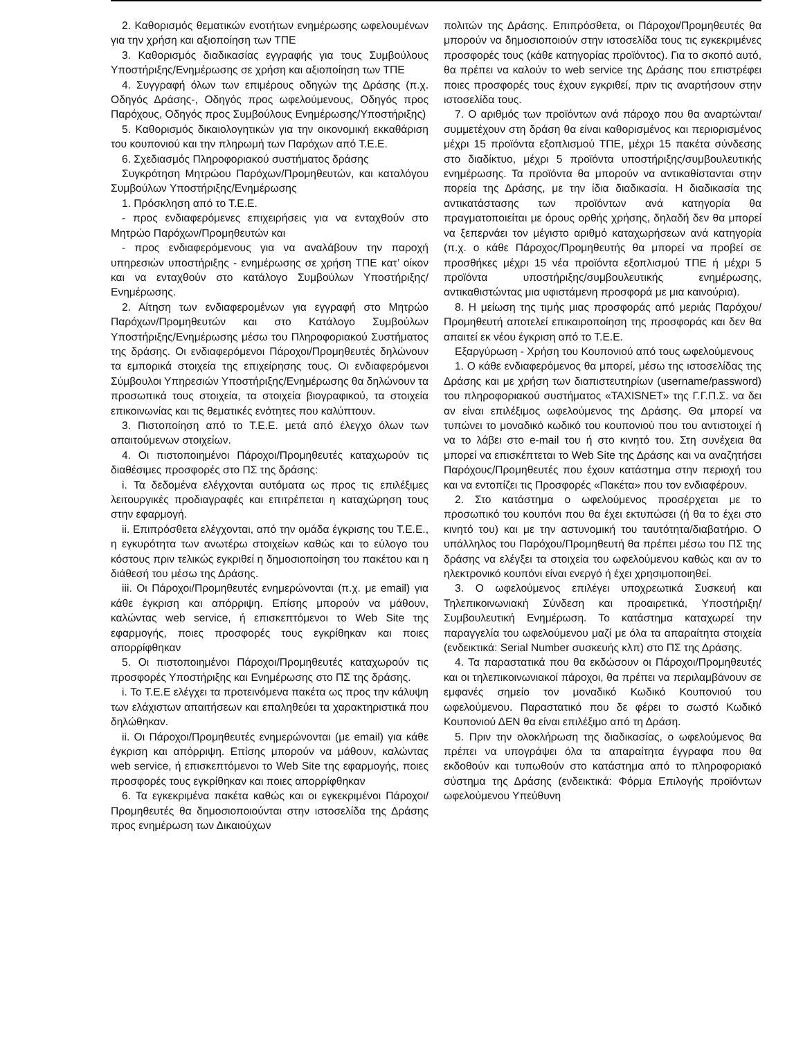2. Καθορισμός θεματικών ενοτήτων ενημέρωσης ωφελουμένων για την χρήση και αξιοποίηση των ΤΠΕ
3. Καθορισμός διαδικασίας εγγραφής για τους Συμβούλους Υποστήριξης/Ενημέρωσης σε χρήση και αξιοποίηση των ΤΠΕ
4. Συγγραφή όλων των επιμέρους οδηγών της Δράσης (π.χ. Οδηγός Δράσης-, Οδηγός προς ωφελούμενους, Οδηγός προς Παρόχους, Οδηγός προς Συμβούλους Ενημέρωσης/Υποστήριξης)
5. Καθορισμός δικαιολογητικών για την οικονομική εκκαθάριση του κουπονιού και την πληρωμή των Παρόχων από Τ.Ε.Ε.
6. Σχεδιασμός Πληροφοριακού συστήματος δράσης
Συγκρότηση Μητρώου Παρόχων/Προμηθευτών, και καταλόγου Συμβούλων Υποστήριξης/Ενημέρωσης
1. Πρόσκληση από το Τ.Ε.Ε.
- προς ενδιαφερόμενες επιχειρήσεις για να ενταχθούν στο Μητρώο Παρόχων/Προμηθευτών και
- προς ενδιαφερόμενους για να αναλάβουν την παροχή υπηρεσιών υποστήριξης - ενημέρωσης σε χρήση ΤΠΕ κατ’ οίκον και να ενταχθούν στο κατάλογο Συμβούλων Υποστήριξης/Ενημέρωσης.
2. Αίτηση των ενδιαφερομένων για εγγραφή στο Μητρώο Παρόχων/Προμηθευτών και στο Κατάλογο Συμβούλων Υποστήριξης/Ενημέρωσης μέσω του Πληροφοριακού Συστήματος της δράσης. Οι ενδιαφερόμενοι Πάροχοι/Προμηθευτές δηλώνουν τα εμπορικά στοιχεία της επιχείρησης τους. Οι ενδιαφερόμενοι Σύμβουλοι Υπηρεσιών Υποστήριξης/Ενημέρωσης θα δηλώνουν τα προσωπικά τους στοιχεία, τα στοιχεία βιογραφικού, τα στοιχεία επικοινωνίας και τις θεματικές ενότητες που καλύπτουν.
3. Πιστοποίηση από το Τ.Ε.Ε. μετά από έλεγχο όλων των απαιτούμενων στοιχείων.
4. Οι πιστοποιημένοι Πάροχοι/Προμηθευτές καταχωρούν τις διαθέσιμες προσφορές στο ΠΣ της δράσης:
i. Τα δεδομένα ελέγχονται αυτόματα ως προς τις επιλέξιμες λειτουργικές προδιαγραφές και επιτρέπεται η καταχώρηση τους στην εφαρμογή.
ii. Επιπρόσθετα ελέγχονται, από την ομάδα έγκρισης του Τ.Ε.Ε., η εγκυρότητα των ανωτέρω στοιχείων καθώς και το εύλογο του κόστους πριν τελικώς εγκριθεί η δημοσιοποίηση του πακέτου και η διάθεσή του μέσω της Δράσης.
iii. Οι Πάροχοι/Προμηθευτές ενημερώνονται (π.χ. με email) για κάθε έγκριση και απόρριψη. Επίσης μπορούν να μάθουν, καλώντας web service, ή επισκεπτόμενοι το Web Site της εφαρμογής, ποιες προσφορές τους εγκρίθηκαν και ποιες απορρίφθηκαν
5. Οι πιστοποιημένοι Πάροχοι/Προμηθευτές καταχωρούν τις προσφορές Υποστήριξης και Ενημέρωσης στο ΠΣ της δράσης.
i. Το Τ.Ε.Ε ελέγχει τα προτεινόμενα πακέτα ως προς την κάλυψη των ελάχιστων απαιτήσεων και επαληθεύει τα χαρακτηριστικά που δηλώθηκαν.
ii. Οι Πάροχοι/Προμηθευτές ενημερώνονται (με email) για κάθε έγκριση και απόρριψη. Επίσης μπορούν να μάθουν, καλώντας web service, ή επισκεπτόμενοι το Web Site της εφαρμογής, ποιες προσφορές τους εγκρίθηκαν και ποιες απορρίφθηκαν
6. Τα εγκεκριμένα πακέτα καθώς και οι εγκεκριμένοι Πάροχοι/Προμηθευτές θα δημοσιοποιούνται στην ιστοσελίδα της Δράσης προς ενημέρωση των Δικαιούχων
πολιτών της Δράσης. Επιπρόσθετα, οι Πάροχοι/Προμηθευτές θα μπορούν να δημοσιοποιούν στην ιστοσελίδα τους τις εγκεκριμένες προσφορές τους (κάθε κατηγορίας προϊόντος). Για το σκοπό αυτό, θα πρέπει να καλούν το web service της Δράσης που επιστρέφει ποιες προσφορές τους έχουν εγκριθεί, πριν τις αναρτήσουν στην ιστοσελίδα τους.
7. Ο αριθμός των προϊόντων ανά πάροχο που θα αναρτώνται/συμμετέχουν στη δράση θα είναι καθορισμένος και περιορισμένος μέχρι 15 προϊόντα εξοπλισμού ΤΠΕ, μέχρι 15 πακέτα σύνδεσης στο διαδίκτυο, μέχρι 5 προϊόντα υποστήριξης/συμβουλευτικής ενημέρωσης. Τα προϊόντα θα μπορούν να αντικαθίστανται στην πορεία της Δράσης, με την ίδια διαδικασία. Η διαδικασία της αντικατάστασης των προϊόντων ανά κατηγορία θα πραγματοποιείται με όρους ορθής χρήσης, δηλαδή δεν θα μπορεί να ξεπερνάει τον μέγιστο αριθμό καταχωρήσεων ανά κατηγορία (π.χ. ο κάθε Πάροχος/Προμηθευτής θα μπορεί να προβεί σε προσθήκες μέχρι 15 νέα προϊόντα εξοπλισμού ΤΠΕ ή μέχρι 5 προϊόντα υποστήριξης/συμβουλευτικής ενημέρωσης, αντικαθιστώντας μια υφιστάμενη προσφορά με μια καινούρια).
8. Η μείωση της τιμής μιας προσφοράς από μεριάς Παρόχου/Προμηθευτή αποτελεί επικαιροποίηση της προσφοράς και δεν θα απαιτεί εκ νέου έγκριση από το Τ.Ε.Ε.
Εξαργύρωση - Χρήση του Κουπονιού από τους ωφελούμενους
1. Ο κάθε ενδιαφερόμενος θα μπορεί, μέσω της ιστοσελίδας της Δράσης και με χρήση των διαπιστευτηρίων (username/password) του πληροφοριακού συστήματος «TAXISNET» της Γ.Γ.Π.Σ. να δει αν είναι επιλέξιμος ωφελούμενος της Δράσης. Θα μπορεί να τυπώνει το μοναδικό κωδικό του κουπονιού που του αντιστοιχεί ή να το λάβει στο e-mail του ή στο κινητό του. Στη συνέχεια θα μπορεί να επισκέπτεται το Web Site της Δράσης και να αναζητήσει Παρόχους/Προμηθευτές που έχουν κατάστημα στην περιοχή του και να εντοπίζει τις Προσφορές «Πακέτα» που τον ενδιαφέρουν.
2. Στο κατάστημα ο ωφελούμενος προσέρχεται με το προσωπικό του κουπόνι που θα έχει εκτυπώσει (ή θα το έχει στο κινητό του) και με την αστυνομική του ταυτότητα/διαβατήριο. Ο υπάλληλος του Παρόχου/Προμηθευτή θα πρέπει μέσω του ΠΣ της δράσης να ελέγξει τα στοιχεία του ωφελούμενου καθώς και αν το ηλεκτρονικό κουπόνι είναι ενεργό ή έχει χρησιμοποιηθεί.
3. Ο ωφελούμενος επιλέγει υποχρεωτικά Συσκευή και Τηλεπικοινωνιακή Σύνδεση και προαιρετικά, Υποστήριξη/Συμβουλευτική Ενημέρωση. Το κατάστημα καταχωρεί την παραγγελία του ωφελούμενου μαζί με όλα τα απαραίτητα στοιχεία (ενδεικτικά: Serial Number συσκευής κλπ) στο ΠΣ της Δράσης.
4. Τα παραστατικά που θα εκδώσουν οι Πάροχοι/Προμηθευτές και οι τηλεπικοινωνιακοί πάροχοι, θα πρέπει να περιλαμβάνουν σε εμφανές σημείο τον μοναδικό Κωδικό Κουπονιού του ωφελούμενου. Παραστατικό που δε φέρει το σωστό Κωδικό Κουπονιού ΔΕΝ θα είναι επιλέξιμο από τη Δράση.
5. Πριν την ολοκλήρωση της διαδικασίας, ο ωφελούμενος θα πρέπει να υπογράψει όλα τα απαραίτητα έγγραφα που θα εκδοθούν και τυπωθούν στο κατάστημα από το πληροφοριακό σύστημα της Δράσης (ενδεικτικά: Φόρμα Επιλογής προϊόντων ωφελούμενου Υπεύθυνη